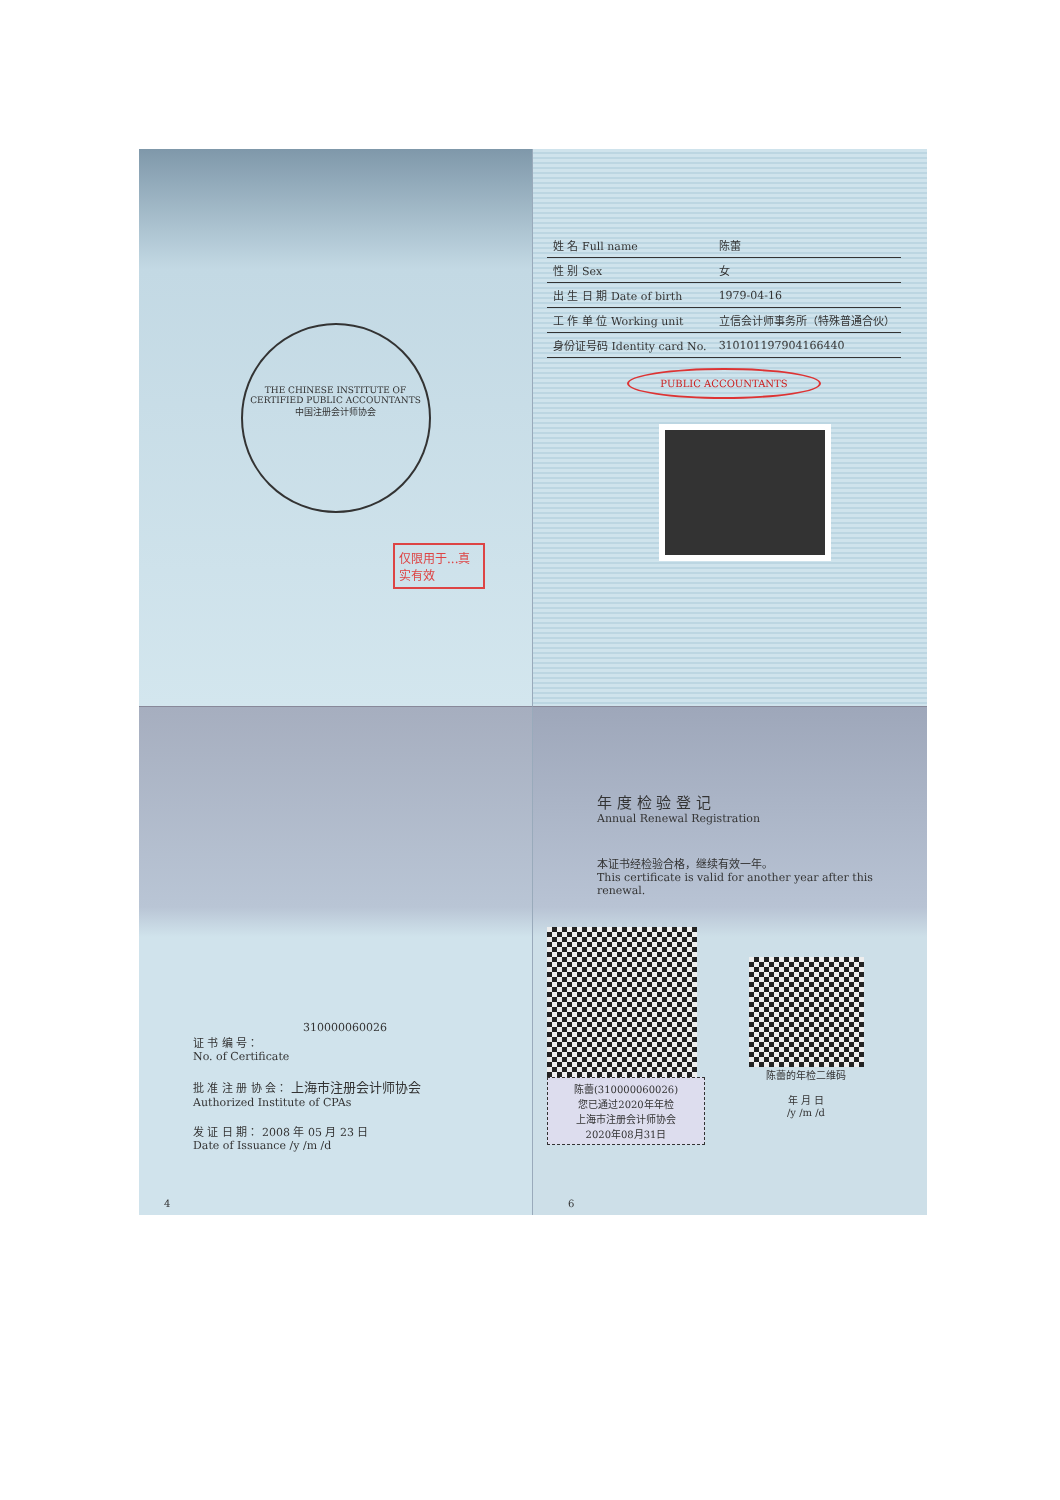THE CHINESE INSTITUTE OF CERTIFIED PUBLIC ACCOUNTANTS
中国注册会计师协会
仅限用于...真实有效
| 姓 名 Full name | 陈蕾 |
| 性 别 Sex | 女 |
| 出 生 日 期 Date of birth | 1979-04-16 |
| 工 作 单 位 Working unit | 立信会计师事务所（特殊普通合伙） |
| 身份证号码 Identity card No. | 310101197904166440 |
PUBLIC ACCOUNTANTS
310000060026
证 书 编 号：
No. of Certificate
批 准 注 册 协 会： 上海市注册会计师协会
Authorized Institute of CPAs
发 证 日 期： 2008 年 05 月 23 日
Date of Issuance /y /m /d
4
年 度 检 验 登 记
Annual Renewal Registration
本证书经检验合格，继续有效一年。
This certificate is valid for another year after this renewal.
陈蕾(310000060026)
您已通过2020年年检
上海市注册会计师协会
2020年08月31日
陈蕾的年检二维码
年 月 日
/y /m /d
6